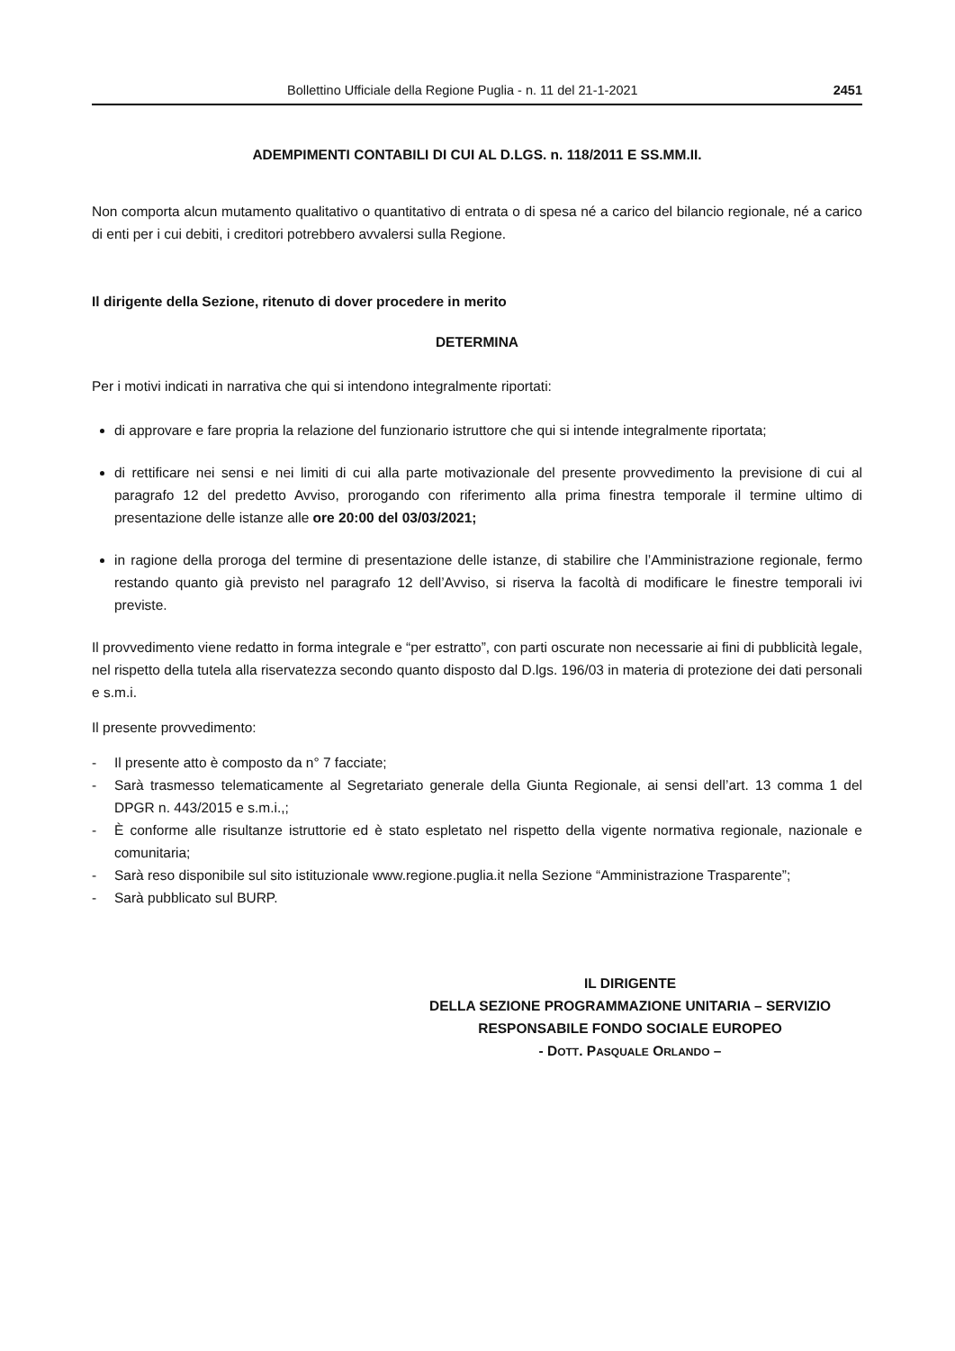Bollettino Ufficiale della Regione Puglia - n. 11 del 21-1-2021 2451
ADEMPIMENTI CONTABILI DI CUI AL D.LGS. n. 118/2011 E SS.MM.II.
Non comporta alcun mutamento qualitativo o quantitativo di entrata o di spesa né a carico del bilancio regionale, né a carico di enti per i cui debiti, i creditori potrebbero avvalersi sulla Regione.
Il dirigente della Sezione, ritenuto di dover procedere in merito
DETERMINA
Per i motivi indicati in narrativa che qui si intendono integralmente riportati:
di approvare e fare propria la relazione del funzionario istruttore che qui si intende integralmente riportata;
di rettificare nei sensi e nei limiti di cui alla parte motivazionale del presente provvedimento la previsione di cui al paragrafo 12 del predetto Avviso, prorogando con riferimento alla prima finestra temporale il termine ultimo di presentazione delle istanze alle ore 20:00 del 03/03/2021;
in ragione della proroga del termine di presentazione delle istanze, di stabilire che l’Amministrazione regionale, fermo restando quanto già previsto nel paragrafo 12 dell’Avviso, si riserva la facoltà di modificare le finestre temporali ivi previste.
Il provvedimento viene redatto in forma integrale e “per estratto”, con parti oscurate non necessarie ai fini di pubblicità legale, nel rispetto della tutela alla riservatezza secondo quanto disposto dal D.lgs. 196/03 in materia di protezione dei dati personali e s.m.i.
Il presente provvedimento:
- Il presente atto è composto da n° 7 facciate;
- Sarà trasmesso telematicamente al Segretariato generale della Giunta Regionale, ai sensi dell’art. 13 comma 1 del DPGR n. 443/2015 e s.m.i.,;
- È conforme alle risultanze istruttorie ed è stato espletato nel rispetto della vigente normativa regionale, nazionale e comunitaria;
- Sarà reso disponibile sul sito istituzionale www.regione.puglia.it nella Sezione “Amministrazione Trasparente”;
- Sarà pubblicato sul BURP.
IL DIRIGENTE
DELLA SEZIONE PROGRAMMAZIONE UNITARIA – SERVIZIO
RESPONSABILE FONDO SOCIALE EUROPEO
- DOTT. PASQUALE ORLANDO –